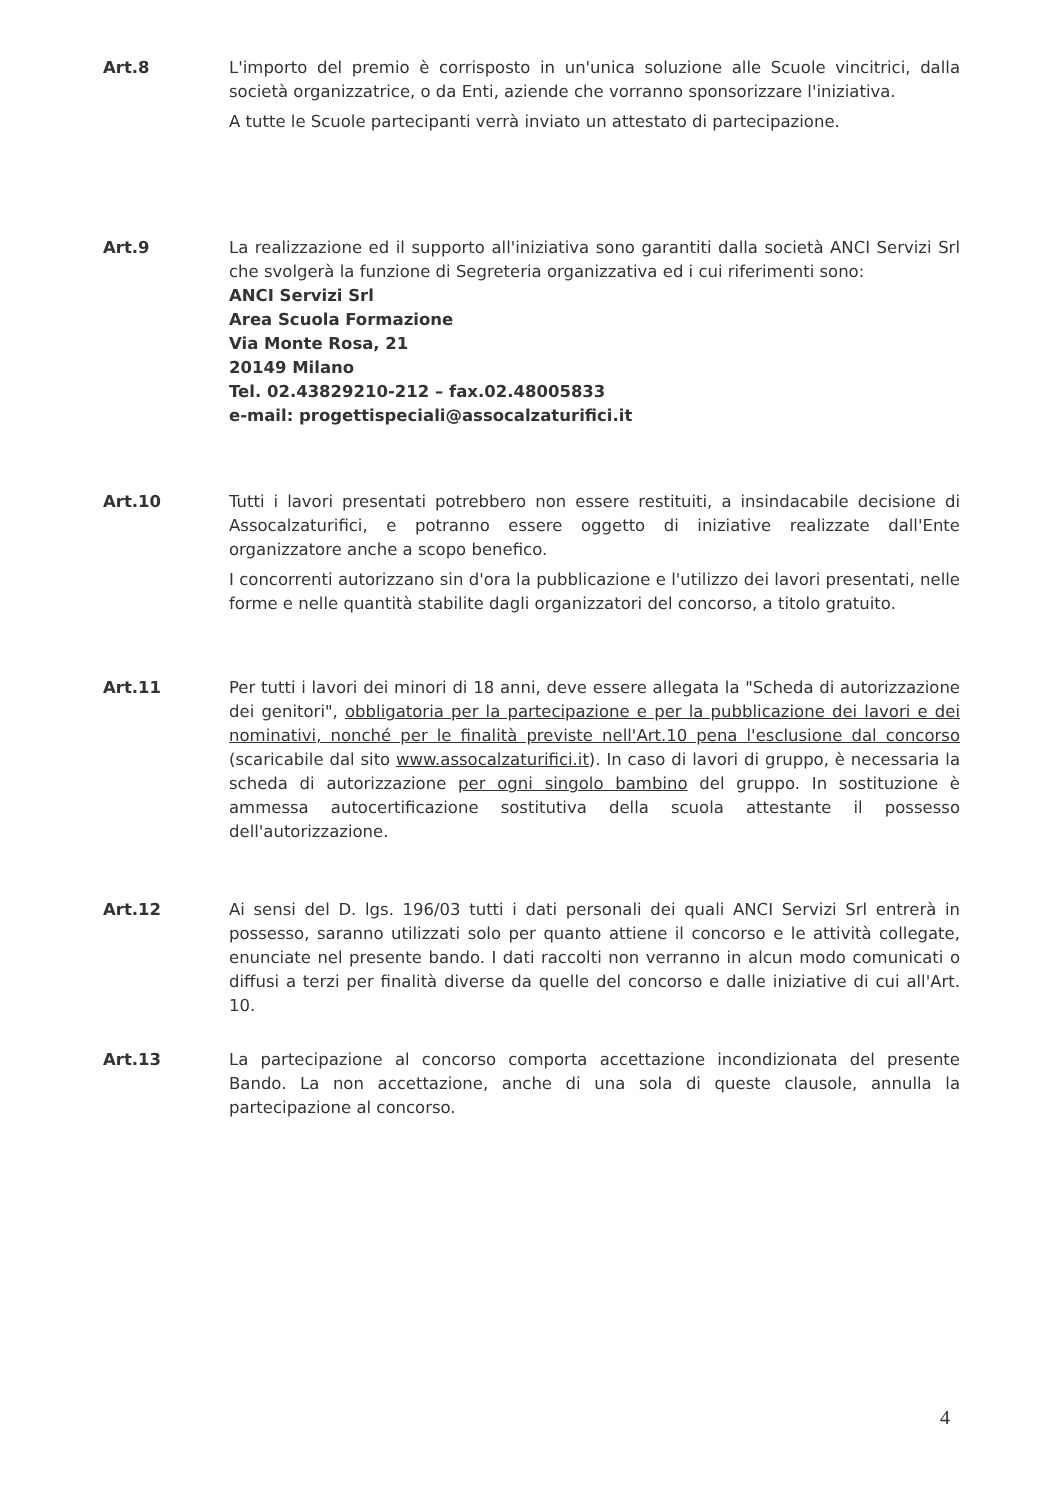Art.8 L'importo del premio è corrisposto in un'unica soluzione alle Scuole vincitrici, dalla società organizzatrice, o da Enti, aziende che vorranno sponsorizzare l'iniziativa.
A tutte le Scuole partecipanti verrà inviato un attestato di partecipazione.
Art.9 La realizzazione ed il supporto all'iniziativa sono garantiti dalla società ANCI Servizi Srl che svolgerà la funzione di Segreteria organizzativa ed i cui riferimenti sono:
ANCI Servizi Srl
Area Scuola Formazione
Via Monte Rosa, 21
20149 Milano
Tel. 02.43829210-212 – fax.02.48005833
e-mail: progettispeciali@assocalzaturifici.it
Art.10 Tutti i lavori presentati potrebbero non essere restituiti, a insindacabile decisione di Assocalzaturifici, e potranno essere oggetto di iniziative realizzate dall'Ente organizzatore anche a scopo benefico.
I concorrenti autorizzano sin d'ora la pubblicazione e l'utilizzo dei lavori presentati, nelle forme e nelle quantità stabilite dagli organizzatori del concorso, a titolo gratuito.
Art.11 Per tutti i lavori dei minori di 18 anni, deve essere allegata la "Scheda di autorizzazione dei genitori", obbligatoria per la partecipazione e per la pubblicazione dei lavori e dei nominativi, nonché per le finalità previste nell'Art.10 pena l'esclusione dal concorso (scaricabile dal sito www.assocalzaturifici.it). In caso di lavori di gruppo, è necessaria la scheda di autorizzazione per ogni singolo bambino del gruppo. In sostituzione è ammessa autocertificazione sostitutiva della scuola attestante il possesso dell'autorizzazione.
Art.12 Ai sensi del D. lgs. 196/03 tutti i dati personali dei quali ANCI Servizi Srl entrerà in possesso, saranno utilizzati solo per quanto attiene il concorso e le attività collegate, enunciate nel presente bando. I dati raccolti non verranno in alcun modo comunicati o diffusi a terzi per finalità diverse da quelle del concorso e dalle iniziative di cui all'Art. 10.
Art.13 La partecipazione al concorso comporta accettazione incondizionata del presente Bando. La non accettazione, anche di una sola di queste clausole, annulla la partecipazione al concorso.
4